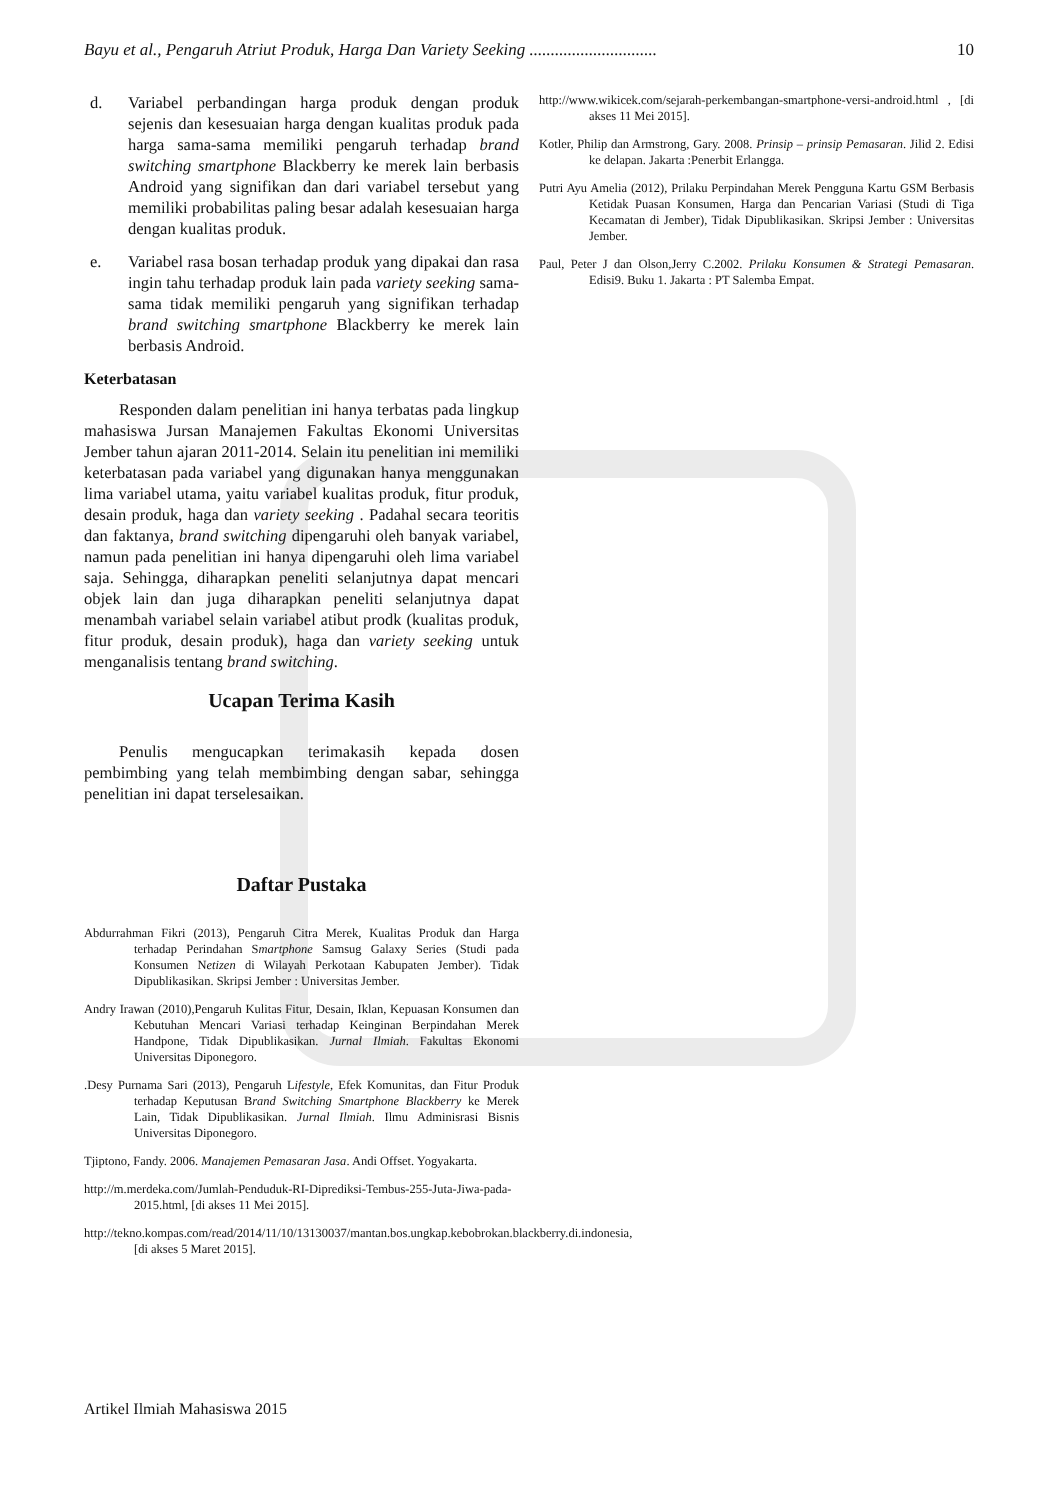Bayu et al., Pengaruh Atriut Produk, Harga Dan Variety Seeking .............................. 10
d. Variabel perbandingan harga produk dengan produk sejenis dan kesesuaian harga dengan kualitas produk pada harga sama-sama memiliki pengaruh terhadap brand switching smartphone Blackberry ke merek lain berbasis Android yang signifikan dan dari variabel tersebut yang memiliki probabilitas paling besar adalah kesesuaian harga dengan kualitas produk.
e. Variabel rasa bosan terhadap produk yang dipakai dan rasa ingin tahu terhadap produk lain pada variety seeking sama-sama tidak memiliki pengaruh yang signifikan terhadap brand switching smartphone Blackberry ke merek lain berbasis Android.
Keterbatasan
Responden dalam penelitian ini hanya terbatas pada lingkup mahasiswa Jursan Manajemen Fakultas Ekonomi Universitas Jember tahun ajaran 2011-2014. Selain itu penelitian ini memiliki keterbatasan pada variabel yang digunakan hanya menggunakan lima variabel utama, yaitu variabel kualitas produk, fitur produk, desain produk, haga dan variety seeking . Padahal secara teoritis dan faktanya, brand switching dipengaruhi oleh banyak variabel, namun pada penelitian ini hanya dipengaruhi oleh lima variabel saja. Sehingga, diharapkan peneliti selanjutnya dapat mencari objek lain dan juga diharapkan peneliti selanjutnya dapat menambah variabel selain variabel atibut prodk (kualitas produk, fitur produk, desain produk), haga dan variety seeking untuk menganalisis tentang brand switching.
Ucapan Terima Kasih
Penulis mengucapkan terimakasih kepada dosen pembimbing yang telah membimbing dengan sabar, sehingga penelitian ini dapat terselesaikan.
Daftar Pustaka
Abdurrahman Fikri (2013), Pengaruh Citra Merek, Kualitas Produk dan Harga terhadap Perindahan Smartphone Samsug Galaxy Series (Studi pada Konsumen Netizen di Wilayah Perkotaan Kabupaten Jember). Tidak Dipublikasikan. Skripsi Jember : Universitas Jember.
Andry Irawan (2010),Pengaruh Kulitas Fitur, Desain, Iklan, Kepuasan Konsumen dan Kebutuhan Mencari Variasi terhadap Keinginan Berpindahan Merek Handpone, Tidak Dipublikasikan. Jurnal Ilmiah. Fakultas Ekonomi Universitas Diponegoro.
.Desy Purnama Sari (2013), Pengaruh Lifestyle, Efek Komunitas, dan Fitur Produk terhadap Keputusan Brand Switching Smartphone Blackberry ke Merek Lain, Tidak Dipublikasikan. Jurnal Ilmiah. Ilmu Adminisrasi Bisnis Universitas Diponegoro.
Tjiptono, Fandy. 2006. Manajemen Pemasaran Jasa. Andi Offset. Yogyakarta.
http://m.merdeka.com/Jumlah-Penduduk-RI-Diprediksi-Tembus-255-Juta-Jiwa-pada-2015.html, [di akses 11 Mei 2015].
http://tekno.kompas.com/read/2014/11/10/13130037/mantan.bos.ungkap.kebobrokan.blackberry.di.indonesia, [di akses 5 Maret 2015].
http://www.wikicek.com/sejarah-perkembangan-smartphone-versi-android.html , [di akses 11 Mei 2015].
Kotler, Philip dan Armstrong, Gary. 2008. Prinsip – prinsip Pemasaran. Jilid 2. Edisi ke delapan. Jakarta :Penerbit Erlangga.
Putri Ayu Amelia (2012), Prilaku Perpindahan Merek Pengguna Kartu GSM Berbasis Ketidak Puasan Konsumen, Harga dan Pencarian Variasi (Studi di Tiga Kecamatan di Jember), Tidak Dipublikasikan. Skripsi Jember : Universitas Jember.
Paul, Peter J dan Olson,Jerry C.2002. Prilaku Konsumen & Strategi Pemasaran. Edisi9. Buku 1. Jakarta : PT Salemba Empat.
Artikel Ilmiah Mahasiswa 2015